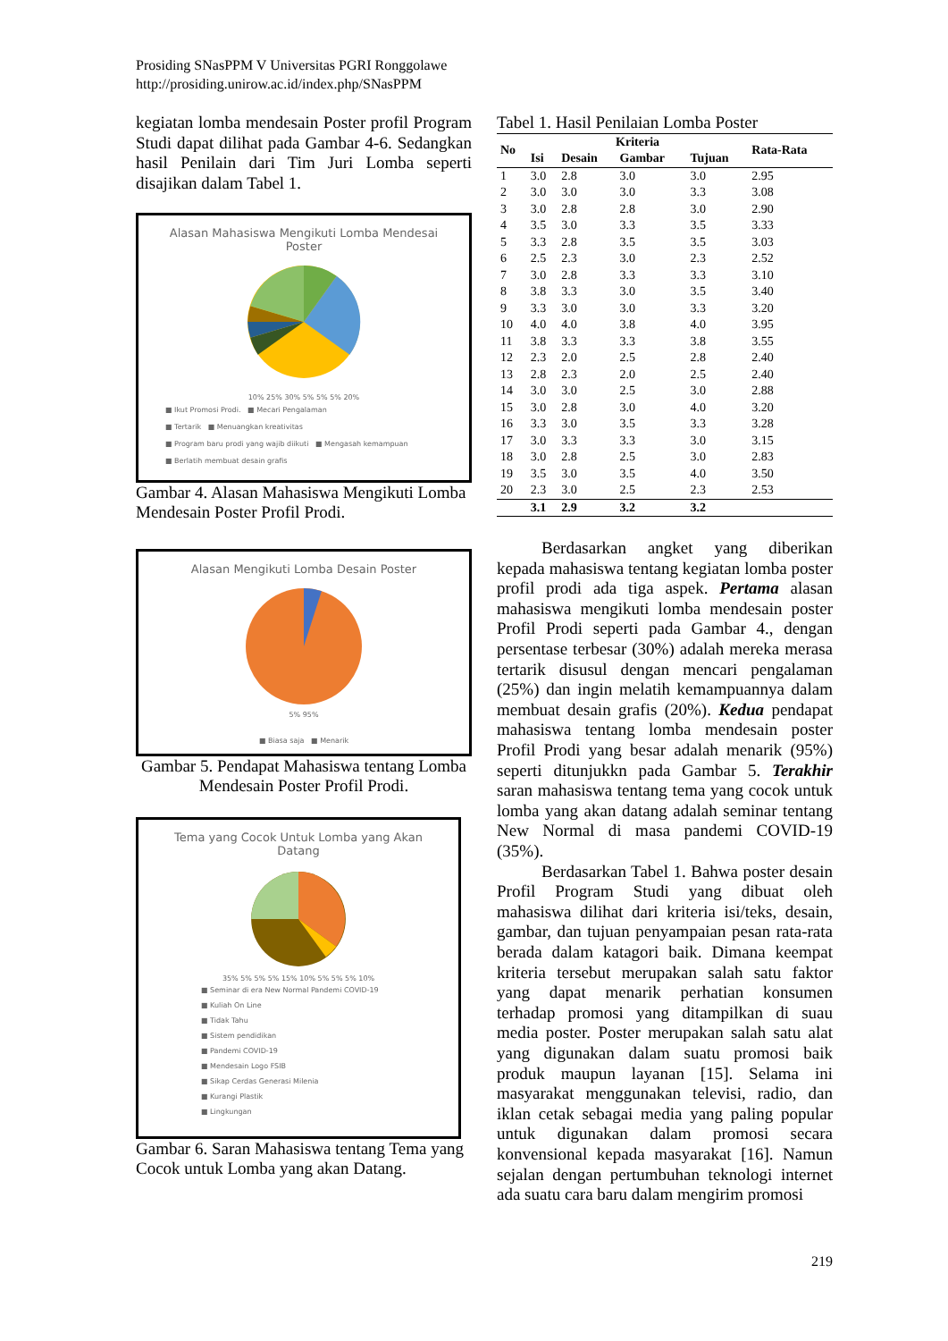Prosiding SNasPPM V Universitas PGRI Ronggolawe
http://prosiding.unirow.ac.id/index.php/SNasPPM
kegiatan lomba mendesain Poster profil Program Studi dapat dilihat pada Gambar 4-6. Sedangkan hasil Penilain dari Tim Juri Lomba seperti disajikan dalam Tabel 1.
Alasan Mahasiswa Mengikuti Lomba Mendesai
Poster
10% 25% 30% 5% 5% 5% 20%
■ Ikut Promosi Prodi. ■ Mecari Pengalaman
■ Tertarik ■ Menuangkan kreativitas
■ Program baru prodi yang wajib diikuti ■ Mengasah kemampuan
■ Berlatih membuat desain grafis
Gambar 4. Alasan Mahasiswa Mengikuti Lomba Mendesain Poster Profil Prodi.
Alasan Mengikuti Lomba Desain Poster
5% 95%
■ Biasa saja ■ Menarik
Gambar 5. Pendapat Mahasiswa tentang Lomba Mendesain Poster Profil Prodi.
Tema yang Cocok Untuk Lomba yang Akan
Datang
35% 5% 5% 5% 15% 10% 5% 5% 5% 10%
■ Seminar di era New Normal Pandemi COVID-19
■ Kuliah On Line
■ Tidak Tahu
■ Sistem pendidikan
■ Pandemi COVID-19
■ Mendesain Logo FSIB
■ Sikap Cerdas Generasi Milenia
■ Kurangi Plastik
■ Lingkungan
Gambar 6. Saran Mahasiswa tentang Tema yang Cocok untuk Lomba yang akan Datang.
Tabel 1. Hasil Penilaian Lomba Poster
| No | Kriteria | | | | Rata-Rata |
| --- | --- | --- | --- | --- | --- |
| | Isi | Desain | Gambar | Tujuan | |
| 1 | 3.0 | 2.8 | 3.0 | 3.0 | 2.95 |
| 2 | 3.0 | 3.0 | 3.0 | 3.3 | 3.08 |
| 3 | 3.0 | 2.8 | 2.8 | 3.0 | 2.90 |
| 4 | 3.5 | 3.0 | 3.3 | 3.5 | 3.33 |
| 5 | 3.3 | 2.8 | 3.5 | 3.5 | 3.03 |
| 6 | 2.5 | 2.3 | 3.0 | 2.3 | 2.52 |
| 7 | 3.0 | 2.8 | 3.3 | 3.3 | 3.10 |
| 8 | 3.8 | 3.3 | 3.0 | 3.5 | 3.40 |
| 9 | 3.3 | 3.0 | 3.0 | 3.3 | 3.20 |
| 10 | 4.0 | 4.0 | 3.8 | 4.0 | 3.95 |
| 11 | 3.8 | 3.3 | 3.3 | 3.8 | 3.55 |
| 12 | 2.3 | 2.0 | 2.5 | 2.8 | 2.40 |
| 13 | 2.8 | 2.3 | 2.0 | 2.5 | 2.40 |
| 14 | 3.0 | 3.0 | 2.5 | 3.0 | 2.88 |
| 15 | 3.0 | 2.8 | 3.0 | 4.0 | 3.20 |
| 16 | 3.3 | 3.0 | 3.5 | 3.3 | 3.28 |
| 17 | 3.0 | 3.3 | 3.3 | 3.0 | 3.15 |
| 18 | 3.0 | 2.8 | 2.5 | 3.0 | 2.83 |
| 19 | 3.5 | 3.0 | 3.5 | 4.0 | 3.50 |
| 20 | 2.3 | 3.0 | 2.5 | 2.3 | 2.53 |
| | 3.1 | 2.9 | 3.2 | 3.2 | |
Berdasarkan angket yang diberikan kepada mahasiswa tentang kegiatan lomba poster profil prodi ada tiga aspek. Pertama alasan mahasiswa mengikuti lomba mendesain poster Profil Prodi seperti pada Gambar 4., dengan persentase terbesar (30%) adalah mereka merasa tertarik disusul dengan mencari pengalaman (25%) dan ingin melatih kemampuannya dalam membuat desain grafis (20%). Kedua pendapat mahasiswa tentang lomba mendesain poster Profil Prodi yang besar adalah menarik (95%) seperti ditunjukkn pada Gambar 5. Terakhir saran mahasiswa tentang tema yang cocok untuk lomba yang akan datang adalah seminar tentang New Normal di masa pandemi COVID-19 (35%).
Berdasarkan Tabel 1. Bahwa poster desain Profil Program Studi yang dibuat oleh mahasiswa dilihat dari kriteria isi/teks, desain, gambar, dan tujuan penyampaian pesan rata-rata berada dalam katagori baik. Dimana keempat kriteria tersebut merupakan salah satu faktor yang dapat menarik perhatian konsumen terhadap promosi yang ditampilkan di suau media poster. Poster merupakan salah satu alat yang digunakan dalam suatu promosi baik produk maupun layanan [15]. Selama ini masyarakat menggunakan televisi, radio, dan iklan cetak sebagai media yang paling popular untuk digunakan dalam promosi secara konvensional kepada masyarakat [16]. Namun sejalan dengan pertumbuhan teknologi internet ada suatu cara baru dalam mengirim promosi
219